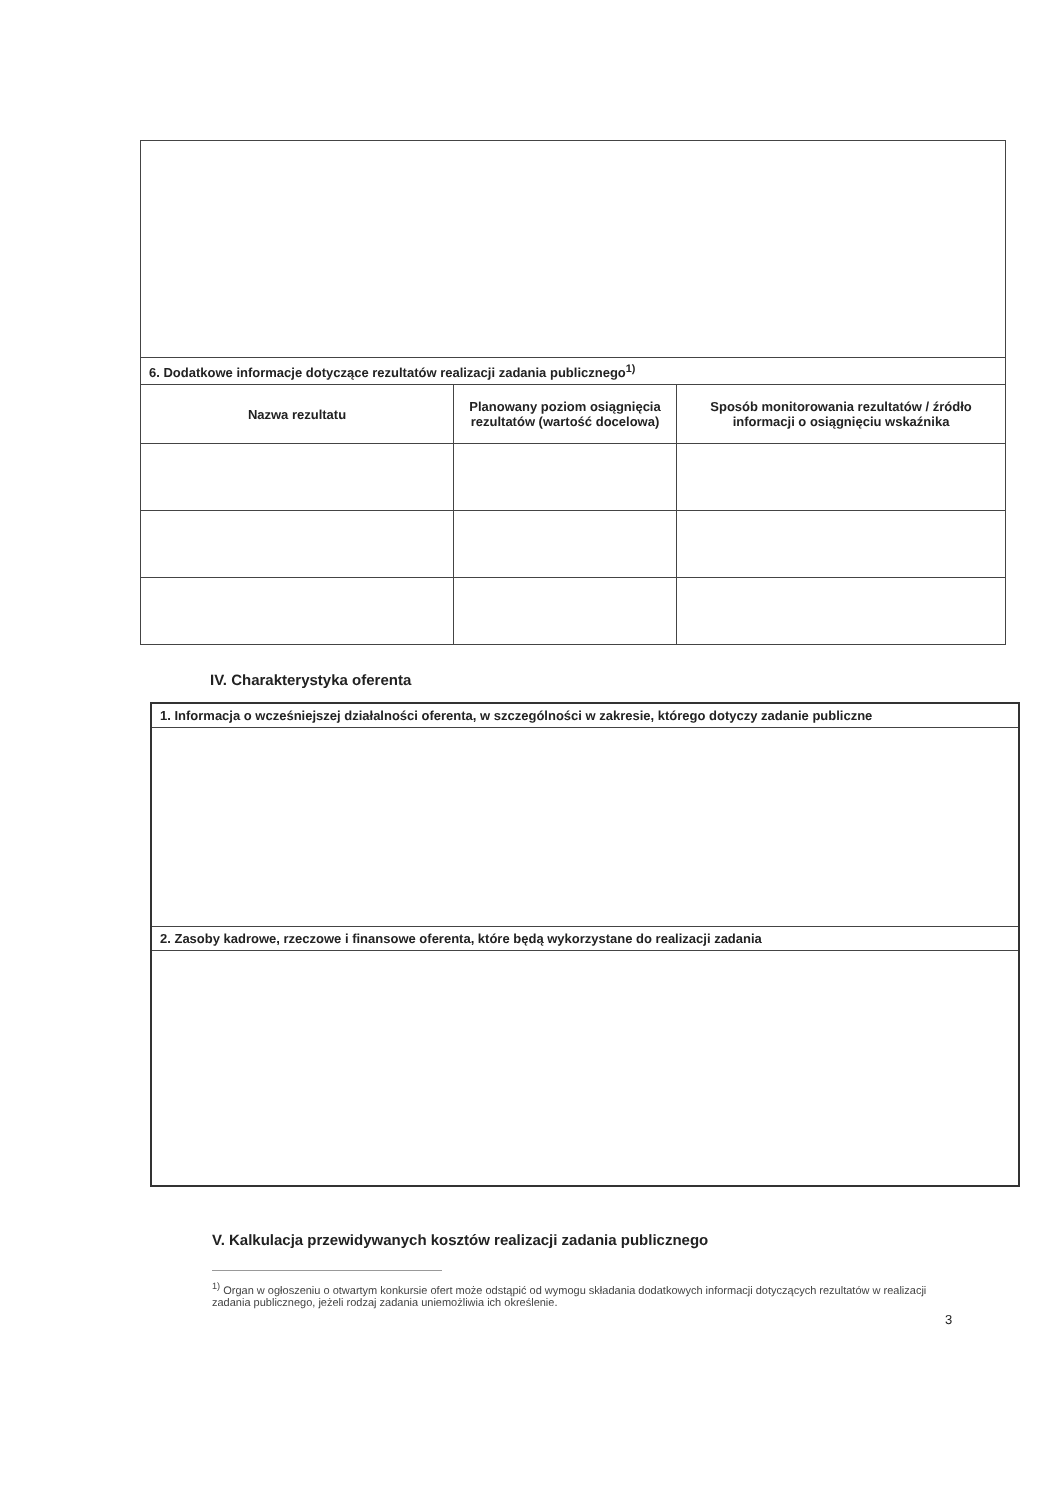| 6. Dodatkowe informacje dotyczące rezultatów realizacji zadania publicznego<sup>1)</sup> | | |
| --- | --- | --- |
| Nazwa rezultatu | Planowany poziom osiągnięcia rezultatów (wartość docelowa) | Sposób monitorowania rezultatów / źródło informacji o osiągnięciu wskaźnika |
IV. Charakterystyka oferenta
| 1. Informacja o wcześniejszej działalności oferenta, w szczególności w zakresie, którego dotyczy zadanie publiczne |
| --- |
| 2. Zasoby kadrowe, rzeczowe i finansowe oferenta, które będą wykorzystane do realizacji zadania |
V. Kalkulacja przewidywanych kosztów realizacji zadania publicznego
<sup>1)</sup> Organ w ogłoszeniu o otwartym konkursie ofert może odstąpić od wymogu składania dodatkowych informacji dotyczących rezultatów w realizacji zadania publicznego, jeżeli rodzaj zadania uniemożliwia ich określenie.
3